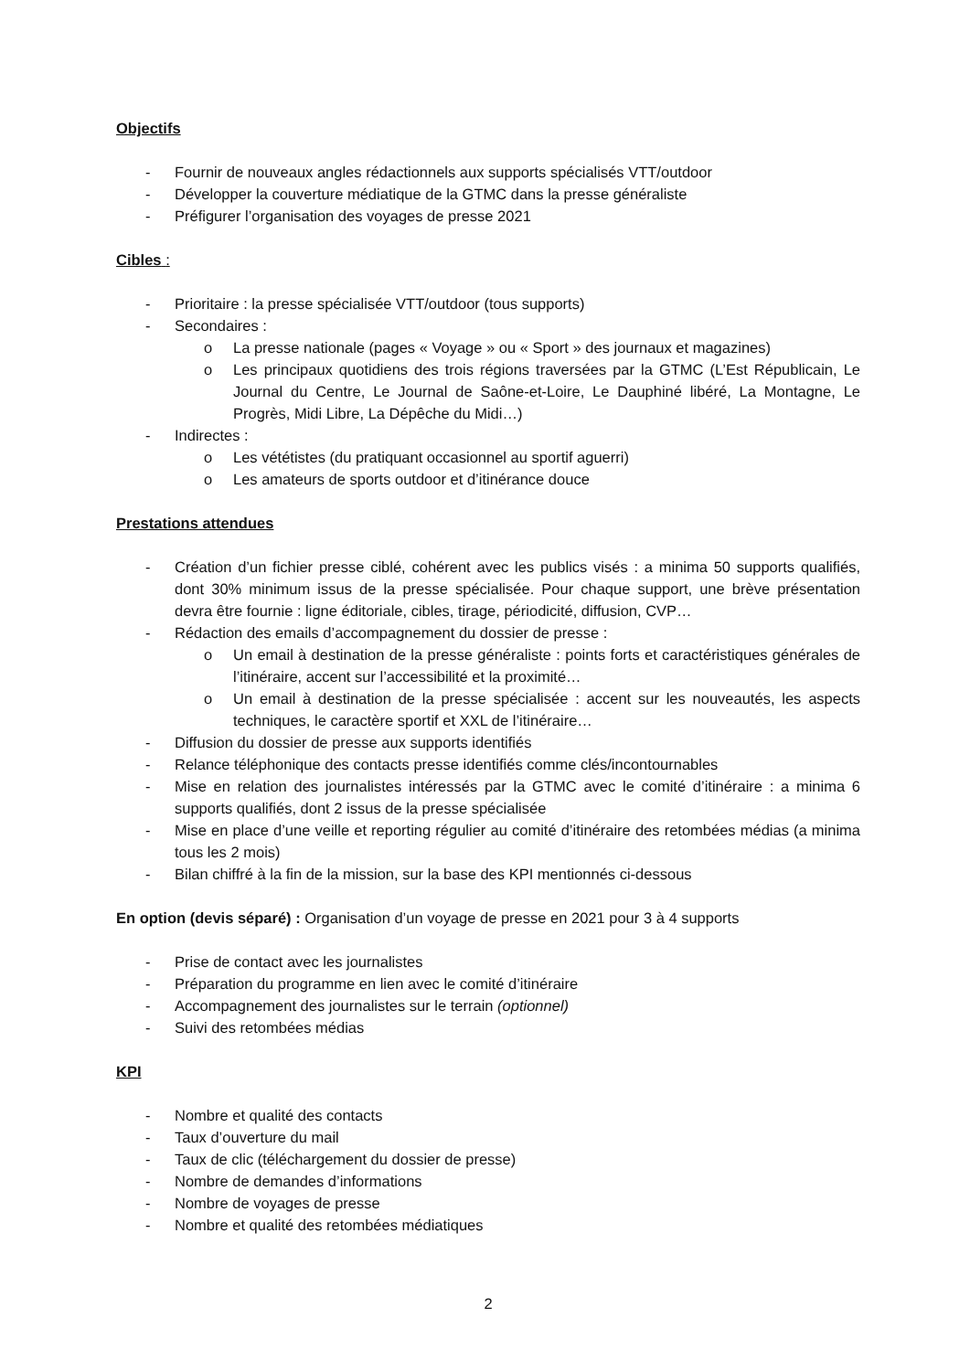Objectifs
- Fournir de nouveaux angles rédactionnels aux supports spécialisés VTT/outdoor
- Développer la couverture médiatique de la GTMC dans la presse généraliste
- Préfigurer l’organisation des voyages de presse 2021
Cibles :
- Prioritaire : la presse spécialisée VTT/outdoor (tous supports)
- Secondaires :
o La presse nationale (pages « Voyage » ou « Sport » des journaux et magazines)
o Les principaux quotidiens des trois régions traversées par la GTMC (L’Est Républicain, Le Journal du Centre, Le Journal de Saône-et-Loire, Le Dauphiné libéré, La Montagne, Le Progrès, Midi Libre, La Dépêche du Midi…)
- Indirectes :
o Les vététistes (du pratiquant occasionnel au sportif aguerri)
o Les amateurs de sports outdoor et d’itinérance douce
Prestations attendues
- Création d’un fichier presse ciblé, cohérent avec les publics visés : a minima 50 supports qualifiés, dont 30% minimum issus de la presse spécialisée. Pour chaque support, une brève présentation devra être fournie : ligne éditoriale, cibles, tirage, périodicité, diffusion, CVP…
- Rédaction des emails d’accompagnement du dossier de presse :
o Un email à destination de la presse généraliste : points forts et caractéristiques générales de l’itinéraire, accent sur l’accessibilité et la proximité…
o Un email à destination de la presse spécialisée : accent sur les nouveautés, les aspects techniques, le caractère sportif et XXL de l’itinéraire…
- Diffusion du dossier de presse aux supports identifiés
- Relance téléphonique des contacts presse identifiés comme clés/incontournables
- Mise en relation des journalistes intéressés par la GTMC avec le comité d’itinéraire : a minima 6 supports qualifiés, dont 2 issus de la presse spécialisée
- Mise en place d’une veille et reporting régulier au comité d’itinéraire des retombées médias (a minima tous les 2 mois)
- Bilan chiffré à la fin de la mission, sur la base des KPI mentionnés ci-dessous
En option (devis séparé) : Organisation d’un voyage de presse en 2021 pour 3 à 4 supports
- Prise de contact avec les journalistes
- Préparation du programme en lien avec le comité d’itinéraire
- Accompagnement des journalistes sur le terrain (optionnel)
- Suivi des retombées médias
KPI
- Nombre et qualité des contacts
- Taux d’ouverture du mail
- Taux de clic (téléchargement du dossier de presse)
- Nombre de demandes d’informations
- Nombre de voyages de presse
- Nombre et qualité des retombées médiatiques
2